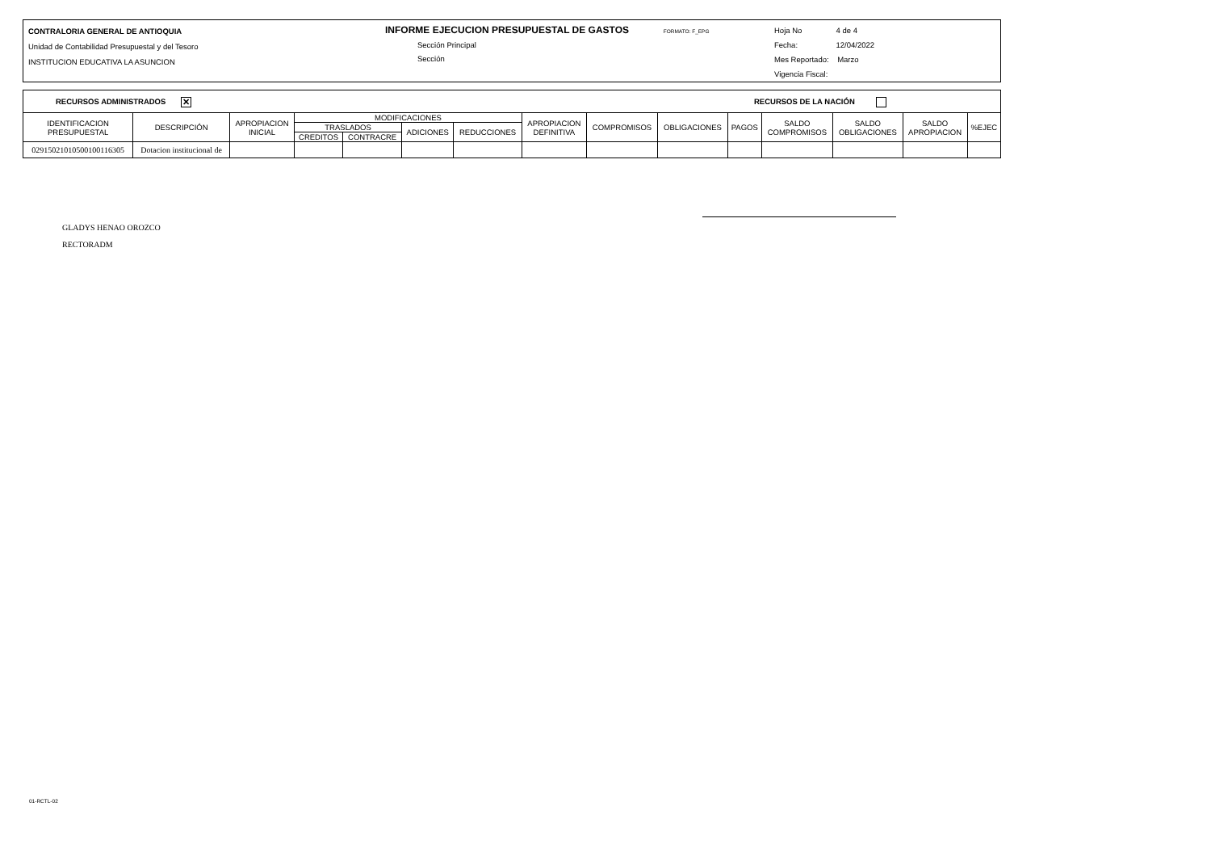CONTRALORIA GENERAL DE ANTIOQUIA
Unidad de Contabilidad Presupuestal y del Tesoro
INSTITUCION EDUCATIVA LA ASUNCION
INFORME EJECUCION PRESUPUESTAL DE GASTOS FORMATO: F_EPG
Sección Principal
Sección
Hoja No 4 de 4
Fecha: 12/04/2022
Mes Reportado: Marzo
Vigencia Fiscal:
RECURSOS ADMINISTRADOS ✕ RECURSOS DE LA NACIÓN
| IDENTIFICACION PRESUPUESTAL | DESCRIPCIÓN | APROPIACION INICIAL | MODIFICACIONES | | | | APROPIACION DEFINITIVA | COMPROMISOS | OBLIGACIONES | PAGOS | SALDO COMPROMISOS | SALDO OBLIGACIONES | SALDO APROPIACION | %EJEC |
| --- | --- | --- | --- | --- | --- | --- | --- | --- | --- | --- | --- | --- | --- | --- |
| | | | TRASLADOS | | ADICIONES | REDUCCIONES | | | | | | | | |
| | | | CREDITOS | CONTRACRE | | | | | | | | | | |
| 0291502101050010011630​5 | Dotacion institucional de | | | | | | | | | | | | | |
GLADYS HENAO OROZCO
RECTORADM
01-RCTL-02